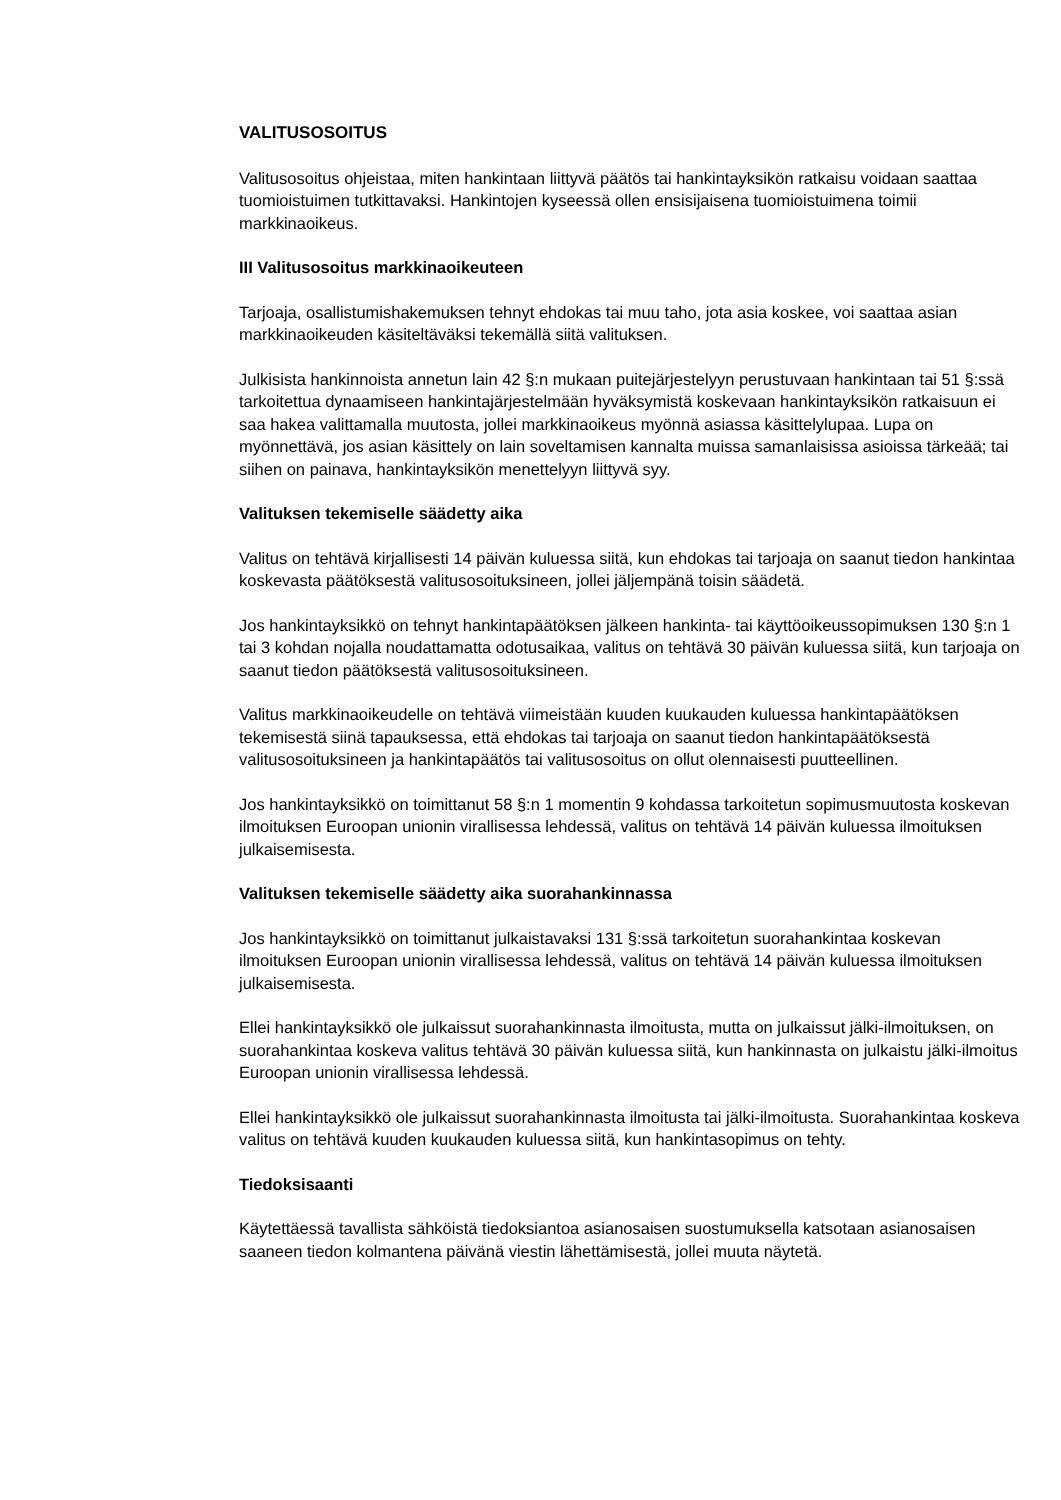VALITUSOSOITUS
Valitusosoitus ohjeistaa, miten hankintaan liittyvä päätös tai hankintayksikön ratkaisu voidaan saattaa tuomioistuimen tutkittavaksi. Hankintojen kyseessä ollen ensisijaisena tuomioistuimena toimii markkinaoikeus.
III Valitusosoitus markkinaoikeuteen
Tarjoaja, osallistumishakemuksen tehnyt ehdokas tai muu taho, jota asia koskee, voi saattaa asian markkinaoikeuden käsiteltäväksi tekemällä siitä valituksen.
Julkisista hankinnoista annetun lain 42 §:n mukaan puitejärjestelyyn perustuvaan hankintaan tai 51 §:ssä tarkoitettua dynaamiseen hankintajärjestelmään hyväksymistä koskevaan hankintayksikön ratkaisuun ei saa hakea valittamalla muutosta, jollei markkinaoikeus myönnä asiassa käsittelylupaa. Lupa on myönnettävä, jos asian käsittely on lain soveltamisen kannalta muissa samanlaisissa asioissa tärkeää; tai siihen on painava, hankintayksikön menettelyyn liittyvä syy.
Valituksen tekemiselle säädetty aika
Valitus on tehtävä kirjallisesti 14 päivän kuluessa siitä, kun ehdokas tai tarjoaja on saanut tiedon hankintaa koskevasta päätöksestä valitusosoituksineen, jollei jäljempänä toisin säädetä.
Jos hankintayksikkö on tehnyt hankintapäätöksen jälkeen hankinta- tai käyttöoikeussopimuksen 130 §:n 1 tai 3 kohdan nojalla noudattamatta odotusaikaa, valitus on tehtävä 30 päivän kuluessa siitä, kun tarjoaja on saanut tiedon päätöksestä valitusosoituksineen.
Valitus markkinaoikeudelle on tehtävä viimeistään kuuden kuukauden kuluessa hankintapäätöksen tekemisestä siinä tapauksessa, että ehdokas tai tarjoaja on saanut tiedon hankintapäätöksestä valitusosoituksineen ja hankintapäätös tai valitusosoitus on ollut olennaisesti puutteellinen.
Jos hankintayksikkö on toimittanut 58 §:n 1 momentin 9 kohdassa tarkoitetun sopimusmuutosta koskevan ilmoituksen Euroopan unionin virallisessa lehdessä, valitus on tehtävä 14 päivän kuluessa ilmoituksen julkaisemisesta.
Valituksen tekemiselle säädetty aika suorahankinnassa
Jos hankintayksikkö on toimittanut julkaistavaksi 131 §:ssä tarkoitetun suorahankintaa koskevan ilmoituksen Euroopan unionin virallisessa lehdessä, valitus on tehtävä 14 päivän kuluessa ilmoituksen julkaisemisesta.
Ellei hankintayksikkö ole julkaissut suorahankinnasta ilmoitusta, mutta on julkaissut jälki-ilmoituksen, on suorahankintaa koskeva valitus tehtävä 30 päivän kuluessa siitä, kun hankinnasta on julkaistu jälki-ilmoitus Euroopan unionin virallisessa lehdessä.
Ellei hankintayksikkö ole julkaissut suorahankinnasta ilmoitusta tai jälki-ilmoitusta. Suorahankintaa koskeva valitus on tehtävä kuuden kuukauden kuluessa siitä, kun hankintasopimus on tehty.
Tiedoksisaanti
Käytettäessä tavallista sähköistä tiedoksiantoa asianosaisen suostumuksella katsotaan asianosaisen saaneen tiedon kolmantena päivänä viestin lähettämisestä, jollei muuta näytetä.